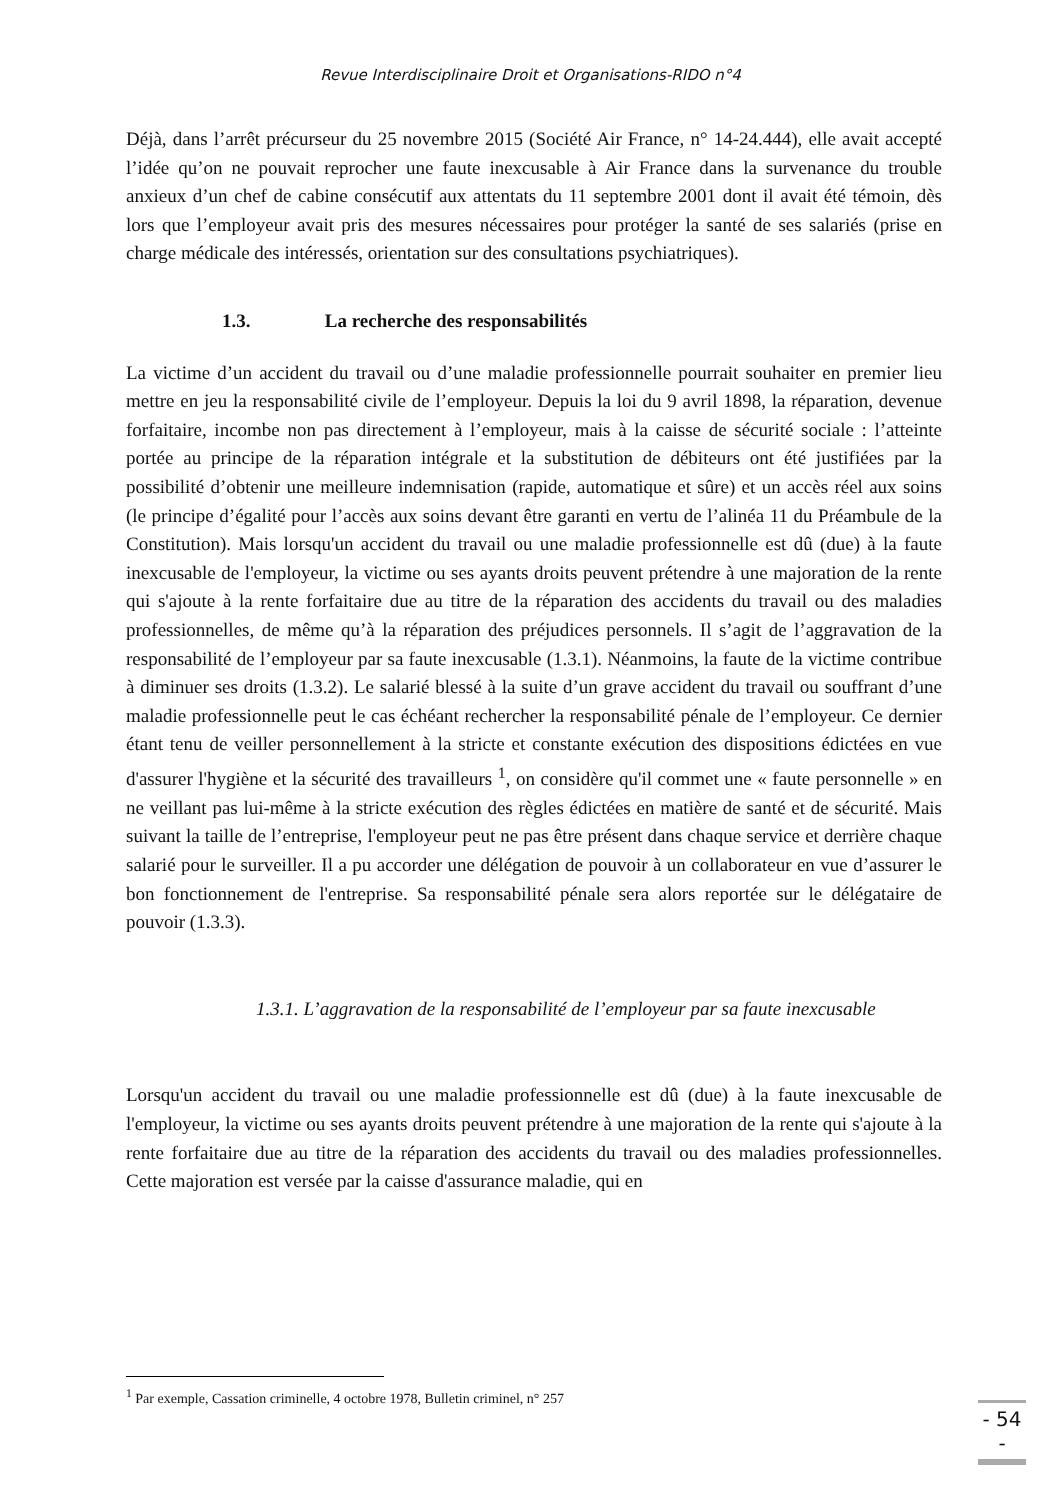Revue Interdisciplinaire Droit et Organisations-RIDO n°4
Déjà, dans l’arrêt précurseur du 25 novembre 2015 (Société Air France, n° 14-24.444), elle avait accepté l’idée qu’on ne pouvait reprocher une faute inexcusable à Air France dans la survenance du trouble anxieux d’un chef de cabine consécutif aux attentats du 11 septembre 2001 dont il avait été témoin, dès lors que l’employeur avait pris des mesures nécessaires pour protéger la santé de ses salariés (prise en charge médicale des intéressés, orientation sur des consultations psychiatriques).
1.3. La recherche des responsabilités
La victime d’un accident du travail ou d’une maladie professionnelle pourrait souhaiter en premier lieu mettre en jeu la responsabilité civile de l’employeur. Depuis la loi du 9 avril 1898, la réparation, devenue forfaitaire, incombe non pas directement à l’employeur, mais à la caisse de sécurité sociale : l’atteinte portée au principe de la réparation intégrale et la substitution de débiteurs ont été justifiées par la possibilité d’obtenir une meilleure indemnisation (rapide, automatique et sûre) et un accès réel aux soins (le principe d’égalité pour l’accès aux soins devant être garanti en vertu de l’alinéa 11 du Préambule de la Constitution). Mais lorsqu'un accident du travail ou une maladie professionnelle est dû (due) à la faute inexcusable de l'employeur, la victime ou ses ayants droits peuvent prétendre à une majoration de la rente qui s'ajoute à la rente forfaitaire due au titre de la réparation des accidents du travail ou des maladies professionnelles, de même qu’à la réparation des préjudices personnels. Il s’agit de l’aggravation de la responsabilité de l’employeur par sa faute inexcusable (1.3.1). Néanmoins, la faute de la victime contribue à diminuer ses droits (1.3.2). Le salarié blessé à la suite d’un grave accident du travail ou souffrant d’une maladie professionnelle peut le cas échéant rechercher la responsabilité pénale de l’employeur. Ce dernier étant tenu de veiller personnellement à la stricte et constante exécution des dispositions édictées en vue d'assurer l'hygiène et la sécurité des travailleurs <sup>1</sup>, on considère qu'il commet une « faute personnelle » en ne veillant pas lui-même à la stricte exécution des règles édictées en matière de santé et de sécurité. Mais suivant la taille de l’entreprise, l'employeur peut ne pas être présent dans chaque service et derrière chaque salarié pour le surveiller. Il a pu accorder une délégation de pouvoir à un collaborateur en vue d’assurer le bon fonctionnement de l'entreprise. Sa responsabilité pénale sera alors reportée sur le délégataire de pouvoir (1.3.3).
1.3.1. L’aggravation de la responsabilité de l’employeur par sa faute inexcusable
Lorsqu'un accident du travail ou une maladie professionnelle est dû (due) à la faute inexcusable de l'employeur, la victime ou ses ayants droits peuvent prétendre à une majoration de la rente qui s'ajoute à la rente forfaitaire due au titre de la réparation des accidents du travail ou des maladies professionnelles. Cette majoration est versée par la caisse d'assurance maladie, qui en
<sup>1</sup> Par exemple, Cassation criminelle, 4 octobre 1978, Bulletin criminel, n° 257
- 54 -